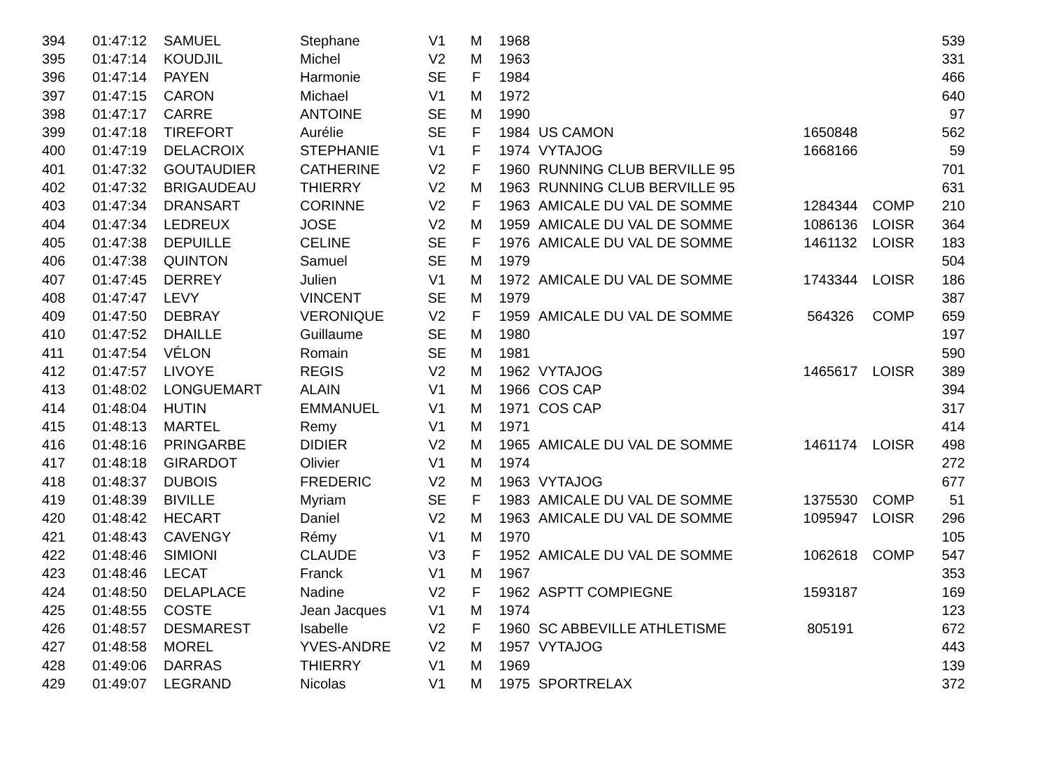| 394 | 01:47:12 | SAMUEL | Stephane | V1 | M | 1968 | | | | 539 |
| 395 | 01:47:14 | KOUDJIL | Michel | V2 | M | 1963 | | | | 331 |
| 396 | 01:47:14 | PAYEN | Harmonie | SE | F | 1984 | | | | 466 |
| 397 | 01:47:15 | CARON | Michael | V1 | M | 1972 | | | | 640 |
| 398 | 01:47:17 | CARRE | ANTOINE | SE | M | 1990 | | | | 97 |
| 399 | 01:47:18 | TIREFORT | Aurélie | SE | F | 1984 | US CAMON | 1650848 | | 562 |
| 400 | 01:47:19 | DELACROIX | STEPHANIE | V1 | F | 1974 | VYTAJOG | 1668166 | | 59 |
| 401 | 01:47:32 | GOUTAUDIER | CATHERINE | V2 | F | 1960 | RUNNING CLUB BERVILLE 95 | | | 701 |
| 402 | 01:47:32 | BRIGAUDEAU | THIERRY | V2 | M | 1963 | RUNNING CLUB BERVILLE 95 | | | 631 |
| 403 | 01:47:34 | DRANSART | CORINNE | V2 | F | 1963 | AMICALE DU VAL DE SOMME | 1284344 | COMP | 210 |
| 404 | 01:47:34 | LEDREUX | JOSE | V2 | M | 1959 | AMICALE DU VAL DE SOMME | 1086136 | LOISR | 364 |
| 405 | 01:47:38 | DEPUILLE | CELINE | SE | F | 1976 | AMICALE DU VAL DE SOMME | 1461132 | LOISR | 183 |
| 406 | 01:47:38 | QUINTON | Samuel | SE | M | 1979 | | | | 504 |
| 407 | 01:47:45 | DERREY | Julien | V1 | M | 1972 | AMICALE DU VAL DE SOMME | 1743344 | LOISR | 186 |
| 408 | 01:47:47 | LEVY | VINCENT | SE | M | 1979 | | | | 387 |
| 409 | 01:47:50 | DEBRAY | VERONIQUE | V2 | F | 1959 | AMICALE DU VAL DE SOMME | 564326 | COMP | 659 |
| 410 | 01:47:52 | DHAILLE | Guillaume | SE | M | 1980 | | | | 197 |
| 411 | 01:47:54 | VÉLON | Romain | SE | M | 1981 | | | | 590 |
| 412 | 01:47:57 | LIVOYE | REGIS | V2 | M | 1962 | VYTAJOG | 1465617 | LOISR | 389 |
| 413 | 01:48:02 | LONGUEMART | ALAIN | V1 | M | 1966 | COS CAP | | | 394 |
| 414 | 01:48:04 | HUTIN | EMMANUEL | V1 | M | 1971 | COS CAP | | | 317 |
| 415 | 01:48:13 | MARTEL | Remy | V1 | M | 1971 | | | | 414 |
| 416 | 01:48:16 | PRINGARBE | DIDIER | V2 | M | 1965 | AMICALE DU VAL DE SOMME | 1461174 | LOISR | 498 |
| 417 | 01:48:18 | GIRARDOT | Olivier | V1 | M | 1974 | | | | 272 |
| 418 | 01:48:37 | DUBOIS | FREDERIC | V2 | M | 1963 | VYTAJOG | | | 677 |
| 419 | 01:48:39 | BIVILLE | Myriam | SE | F | 1983 | AMICALE DU VAL DE SOMME | 1375530 | COMP | 51 |
| 420 | 01:48:42 | HECART | Daniel | V2 | M | 1963 | AMICALE DU VAL DE SOMME | 1095947 | LOISR | 296 |
| 421 | 01:48:43 | CAVENGY | Rémy | V1 | M | 1970 | | | | 105 |
| 422 | 01:48:46 | SIMIONI | CLAUDE | V3 | F | 1952 | AMICALE DU VAL DE SOMME | 1062618 | COMP | 547 |
| 423 | 01:48:46 | LECAT | Franck | V1 | M | 1967 | | | | 353 |
| 424 | 01:48:50 | DELAPLACE | Nadine | V2 | F | 1962 | ASPTT COMPIEGNE | 1593187 | | 169 |
| 425 | 01:48:55 | COSTE | Jean Jacques | V1 | M | 1974 | | | | 123 |
| 426 | 01:48:57 | DESMAREST | Isabelle | V2 | F | 1960 | SC ABBEVILLE ATHLETISME | 805191 | | 672 |
| 427 | 01:48:58 | MOREL | YVES-ANDRE | V2 | M | 1957 | VYTAJOG | | | 443 |
| 428 | 01:49:06 | DARRAS | THIERRY | V1 | M | 1969 | | | | 139 |
| 429 | 01:49:07 | LEGRAND | Nicolas | V1 | M | 1975 | SPORTRELAX | | | 372 |